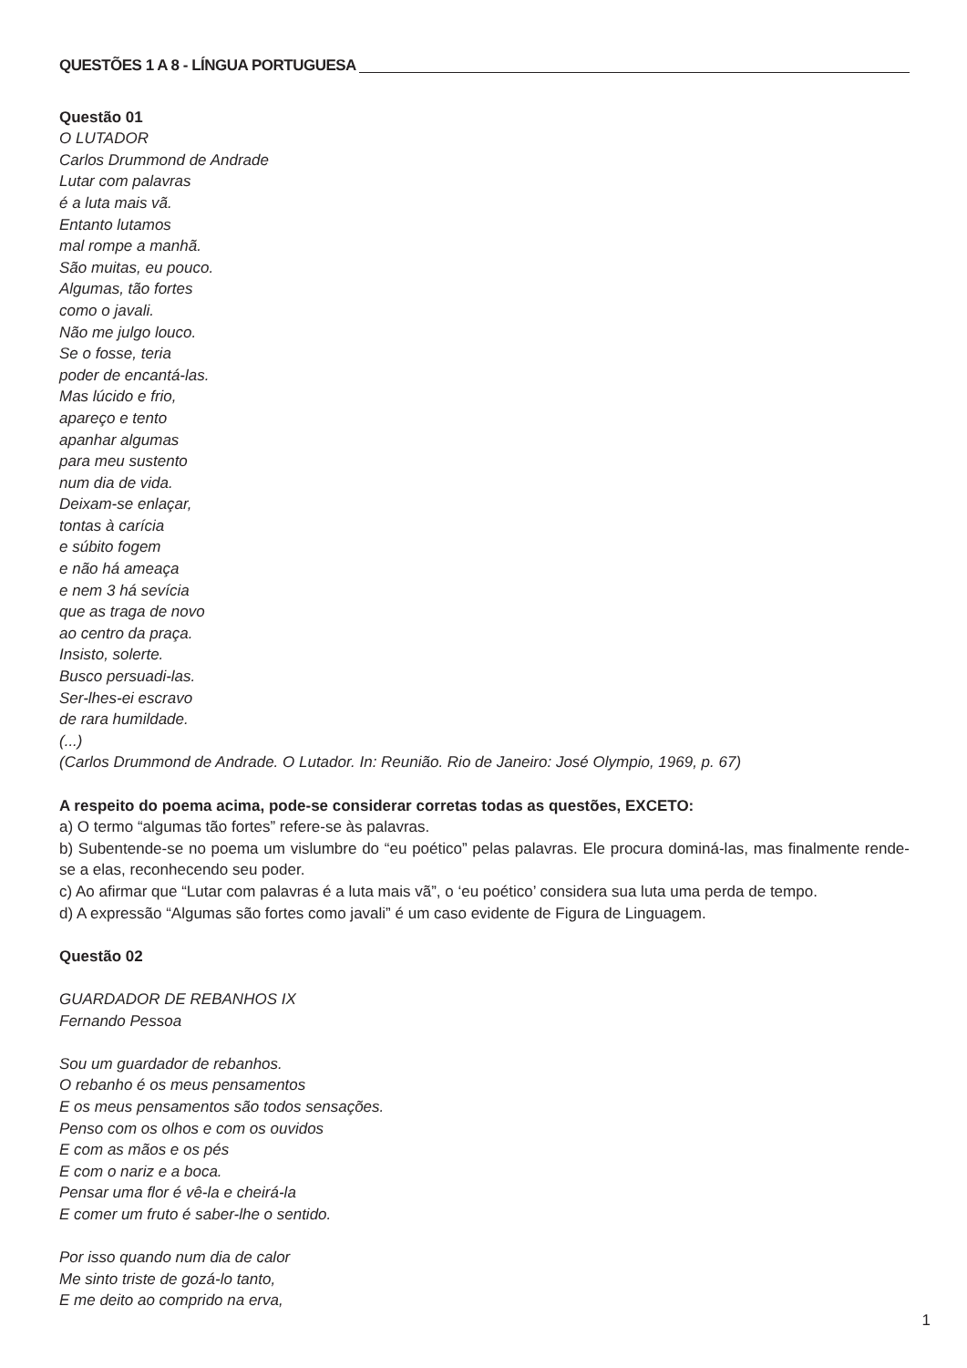QUESTÕES 1 A 8 - LÍNGUA PORTUGUESA
Questão 01
O LUTADOR
Carlos Drummond de Andrade
Lutar com palavras
é a luta mais vã.
Entanto lutamos
mal rompe a manhã.
São muitas, eu pouco.
Algumas, tão fortes
como o javali.
Não me julgo louco.
Se o fosse, teria
poder de encantá-las.
Mas lúcido e frio,
apareço e tento
apanhar algumas
para meu sustento
num dia de vida.
Deixam-se enlaçar,
tontas à carícia
e súbito fogem
e não há ameaça
e nem 3 há sevícia
que as traga de novo
ao centro da praça.
Insisto, solerte.
Busco persuadi-las.
Ser-lhes-ei escravo
de rara humildade.
(...)
(Carlos Drummond de Andrade. O Lutador. In: Reunião. Rio de Janeiro: José Olympio, 1969, p. 67)
A respeito do poema acima, pode-se considerar corretas todas as questões, EXCETO:
a) O termo “algumas tão fortes” refere-se às palavras.
b) Subentende-se no poema um vislumbre do “eu poético” pelas palavras. Ele procura dominá-las, mas finalmente rende-se a elas, reconhecendo seu poder.
c) Ao afirmar que “Lutar com palavras é a luta mais vã”, o ‘eu poético’ considera sua luta uma perda de tempo.
d) A expressão “Algumas são fortes como javali” é um caso evidente de Figura de Linguagem.
Questão 02
GUARDADOR DE REBANHOS IX
Fernando Pessoa
Sou um guardador de rebanhos.
O rebanho é os meus pensamentos
E os meus pensamentos são todos sensações.
Penso com os olhos e com os ouvidos
E com as mãos e os pés
E com o nariz e a boca.
Pensar uma flor é vê-la e cheirá-la
E comer um fruto é saber-lhe o sentido.
Por isso quando num dia de calor
Me sinto triste de gozá-lo tanto,
E me deito ao comprido na erva,
1